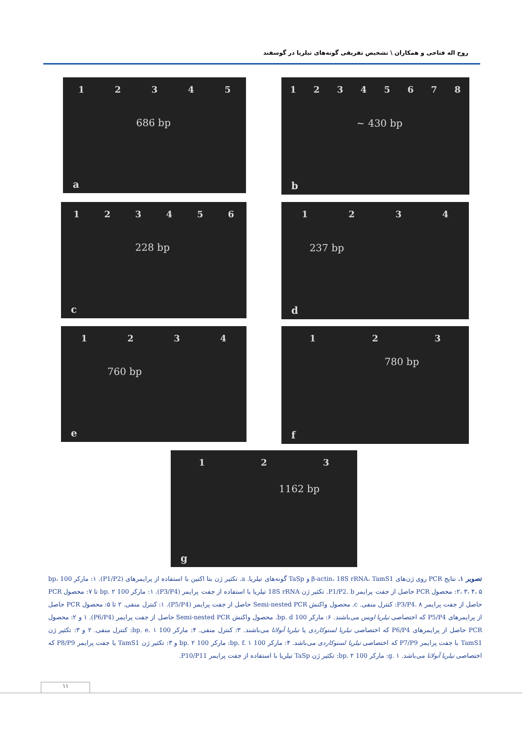روح اله فتاحی و همکاران \ تشخیص تفریقی گونه‌های تیلریا در گوسفند
12345
686 bp
a
12345678
~ 430 bp
b
123456
228 bp
c
1234
237 bp
d
1234
760 bp
e
123
780 bp
f
123
1162 bp
g
تصویر ۱. نتایج PCR روی ژن‌های β-actin، 18S rRNA، TamS1 و TaSp گونه‌های تیلریا. a. تکثیر ژن بتا اکتین با استفاده از پرایمرهای (P1/P2). ۱: مارکر 100 bp، ۲، ۳، ۴، ۵: محصول PCR حاصل از جفت پرایمر P1/P2. b. تکثیر ژن 18S rRNA تیلریا با استفاده از جفت پرایمر (P3/P4). ۱: مارکر 100 bp. ۲ تا ۷: محصول PCR حاصل از جفت پرایمر P3/P4. ۸: کنترل منفی. c. محصول واکنش Semi-nested PCR حاصل از جفت پرایمر (P5/P4). ۱: کنترل منفی. ۲ تا ۵: محصول PCR حاصل از پرایمرهای P5/P4 که اختصاصی تیلریا اویس می‌باشند. ۶: مارکر 100 bp. d. محصول واکنش Semi-nested PCR حاصل از جفت پرایمر (P6/P4). ۱ و ۲: محصول PCR حاصل از پرایمرهای P6/P4 که اختصاصی تیلریا لستوکاردی یا تیلریا آنولاتا می‌باشند. ۳: کنترل منفی. ۴: مارکر 100 bp. e. ۱: کنترل منفی. ۲ و ۳: تکثیر ژن TamS1 با جفت پرایمر P7/P9 که اختصاصی تیلریا لستوکاردی می‌باشد. ۴: مارکر 100 bp. f. ۱: مارکر 100 bp. ۲ و ۳: تکثیر ژن TamS1 با جفت پرایمر P8/P9 که اختصاصی تیلریا آنولاتا می‌باشد. g. ۱: مارکر 100 bp. ۲: تکثیر ژن TaSp تیلریا با استفاده از جفت پرایمر P10/P11.
۱۱